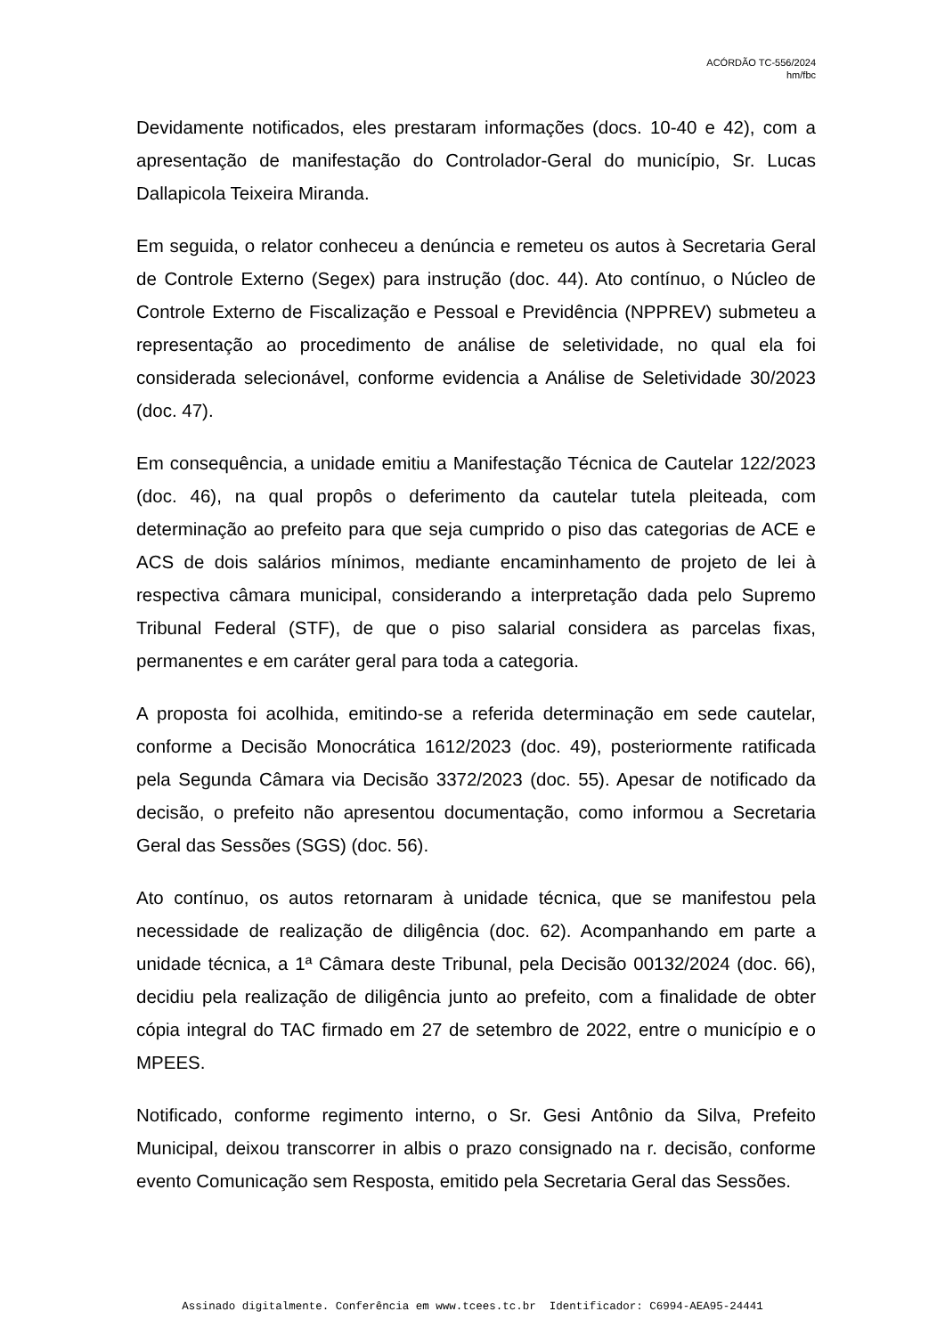ACÓRDÃO TC-556/2024
hm/fbc
Devidamente notificados, eles prestaram informações (docs. 10-40 e 42), com a apresentação de manifestação do Controlador-Geral do município, Sr. Lucas Dallapicola Teixeira Miranda.
Em seguida, o relator conheceu a denúncia e remeteu os autos à Secretaria Geral de Controle Externo (Segex) para instrução (doc. 44). Ato contínuo, o Núcleo de Controle Externo de Fiscalização e Pessoal e Previdência (NPPREV) submeteu a representação ao procedimento de análise de seletividade, no qual ela foi considerada selecionável, conforme evidencia a Análise de Seletividade 30/2023 (doc. 47).
Em consequência, a unidade emitiu a Manifestação Técnica de Cautelar 122/2023 (doc. 46), na qual propôs o deferimento da cautelar tutela pleiteada, com determinação ao prefeito para que seja cumprido o piso das categorias de ACE e ACS de dois salários mínimos, mediante encaminhamento de projeto de lei à respectiva câmara municipal, considerando a interpretação dada pelo Supremo Tribunal Federal (STF), de que o piso salarial considera as parcelas fixas, permanentes e em caráter geral para toda a categoria.
A proposta foi acolhida, emitindo-se a referida determinação em sede cautelar, conforme a Decisão Monocrática 1612/2023 (doc. 49), posteriormente ratificada pela Segunda Câmara via Decisão 3372/2023 (doc. 55). Apesar de notificado da decisão, o prefeito não apresentou documentação, como informou a Secretaria Geral das Sessões (SGS) (doc. 56).
Ato contínuo, os autos retornaram à unidade técnica, que se manifestou pela necessidade de realização de diligência (doc. 62). Acompanhando em parte a unidade técnica, a 1ª Câmara deste Tribunal, pela Decisão 00132/2024 (doc. 66), decidiu pela realização de diligência junto ao prefeito, com a finalidade de obter cópia integral do TAC firmado em 27 de setembro de 2022, entre o município e o MPEES.
Notificado, conforme regimento interno, o Sr. Gesi Antônio da Silva, Prefeito Municipal, deixou transcorrer in albis o prazo consignado na r. decisão, conforme evento Comunicação sem Resposta, emitido pela Secretaria Geral das Sessões.
Assinado digitalmente. Conferência em www.tcees.tc.br Identificador: C6994-AEA95-24441